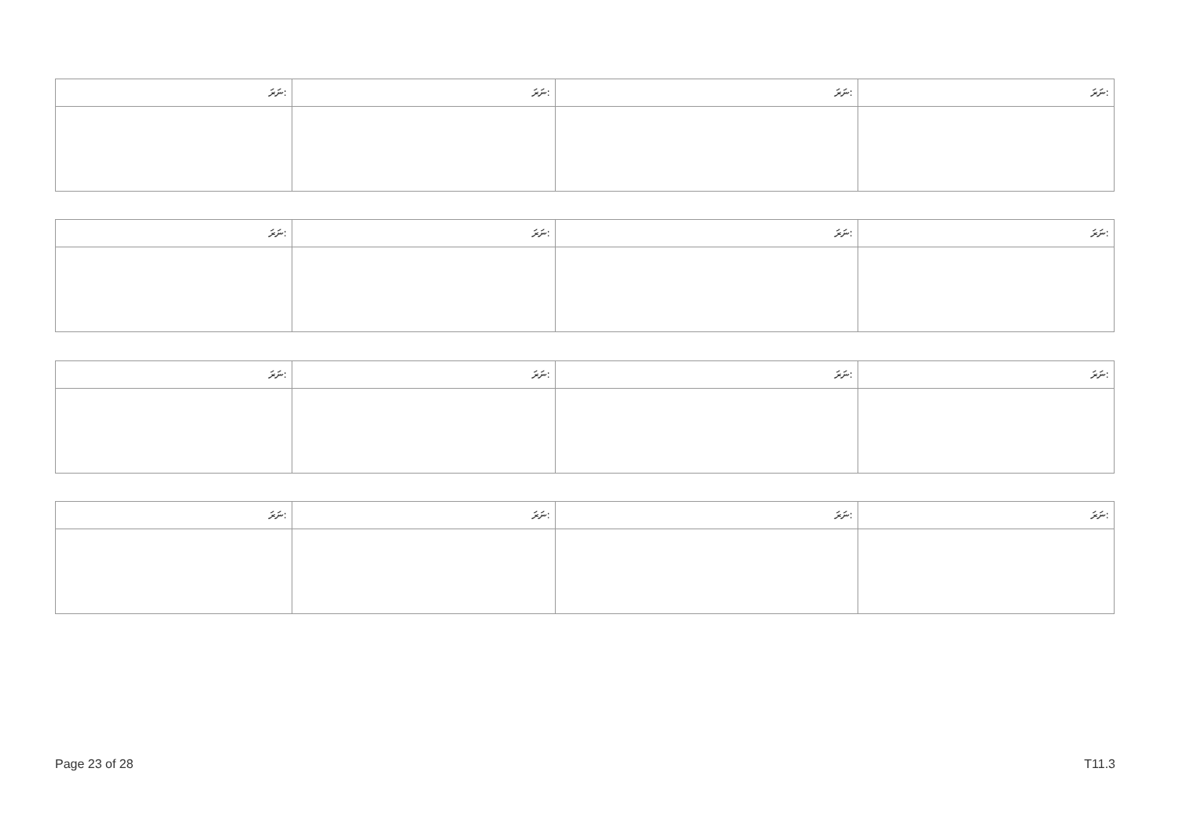| ނަރަ: | ނަރަ: | ނަރަ: | ނަރަ: |
| ނަރަ: | ނަރަ: | ނަރަ: | ނަރަ: |
| ނަރަ: | ނަރަ: | ނަރަ: | ނަރަ: |
| ނަރަ: | ނަރަ: | ނަރަ: | ނަރަ: |
Page 23 of 28 T11.3